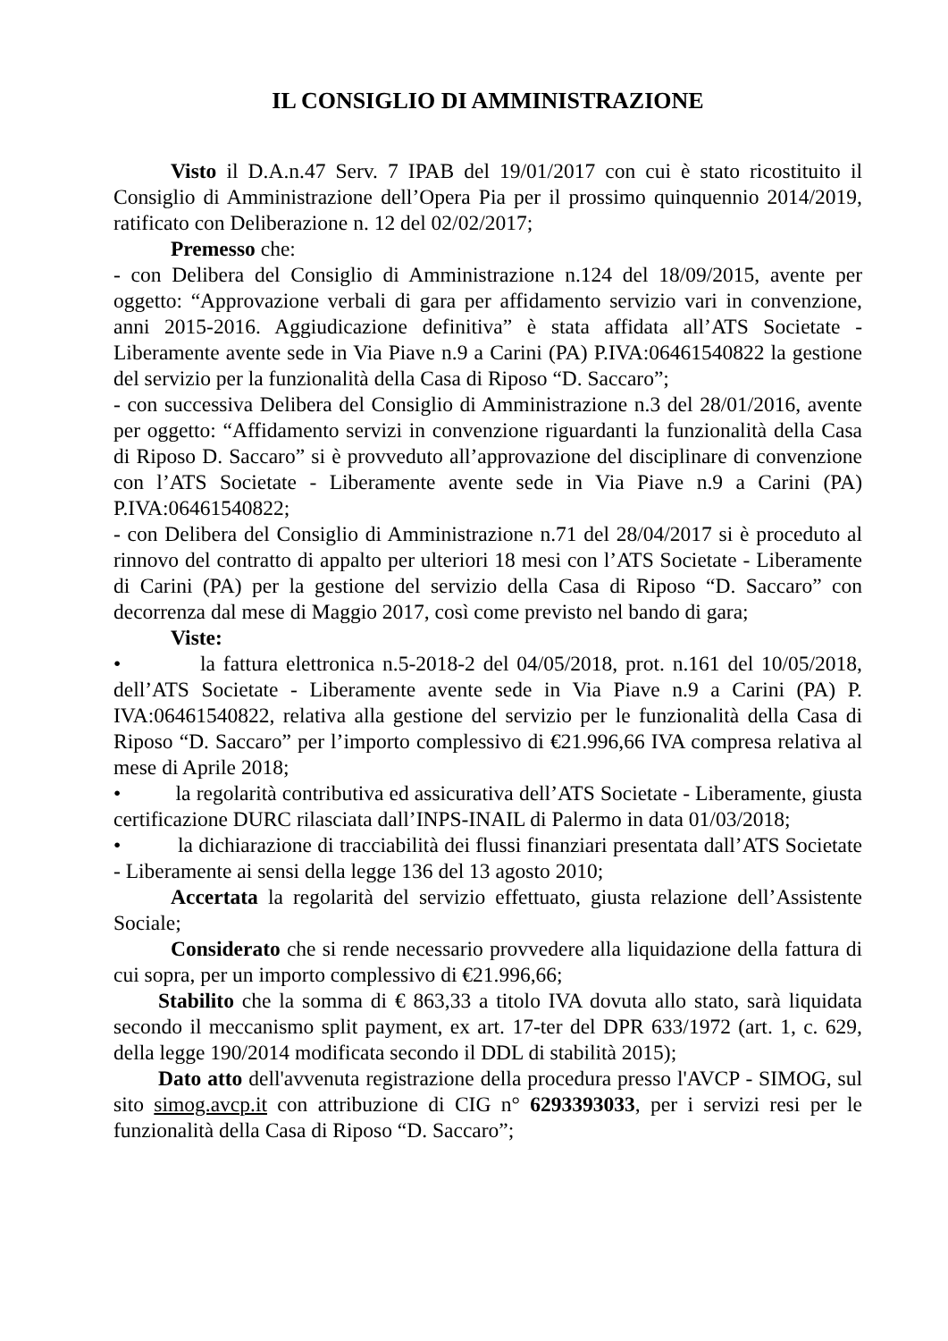IL CONSIGLIO DI AMMINISTRAZIONE
Visto il D.A.n.47 Serv. 7 IPAB del 19/01/2017 con cui è stato ricostituito il Consiglio di Amministrazione dell’Opera Pia per il prossimo quinquennio 2014/2019, ratificato con Deliberazione n. 12 del 02/02/2017;
Premesso che:
- con Delibera del Consiglio di Amministrazione n.124 del 18/09/2015, avente per oggetto: “Approvazione verbali di gara per affidamento servizio vari in convenzione, anni 2015-2016. Aggiudicazione definitiva” è stata affidata all’ATS Societate - Liberamente avente sede in Via Piave n.9 a Carini (PA) P.IVA:06461540822 la gestione del servizio per la funzionalità della Casa di Riposo “D. Saccaro”;
- con successiva Delibera del Consiglio di Amministrazione n.3 del 28/01/2016, avente per oggetto: “Affidamento servizi in convenzione riguardanti la funzionalità della Casa di Riposo D. Saccaro” si è provveduto all’approvazione del disciplinare di convenzione con l’ATS Societate - Liberamente avente sede in Via Piave n.9 a Carini (PA) P.IVA:06461540822;
- con Delibera del Consiglio di Amministrazione n.71 del 28/04/2017 si è proceduto al rinnovo del contratto di appalto per ulteriori 18 mesi con l’ATS Societate - Liberamente di Carini (PA) per la gestione del servizio della Casa di Riposo “D. Saccaro” con decorrenza dal mese di Maggio 2017, così come previsto nel bando di gara;
Viste:
• la fattura elettronica n.5-2018-2 del 04/05/2018, prot. n.161 del 10/05/2018, dell’ATS Societate - Liberamente avente sede in Via Piave n.9 a Carini (PA) P. IVA:06461540822, relativa alla gestione del servizio per le funzionalità della Casa di Riposo “D. Saccaro” per l’importo complessivo di €21.996,66 IVA compresa relativa al mese di Aprile 2018;
• la regolarità contributiva ed assicurativa dell’ATS Societate - Liberamente, giusta certificazione DURC rilasciata dall’INPS-INAIL di Palermo in data 01/03/2018;
• la dichiarazione di tracciabilità dei flussi finanziari presentata dall’ATS Societate - Liberamente ai sensi della legge 136 del 13 agosto 2010;
Accertata la regolarità del servizio effettuato, giusta relazione dell’Assistente Sociale;
Considerato che si rende necessario provvedere alla liquidazione della fattura di cui sopra, per un importo complessivo di €21.996,66;
Stabilito che la somma di € 863,33 a titolo IVA dovuta allo stato, sarà liquidata secondo il meccanismo split payment, ex art. 17-ter del DPR 633/1972 (art. 1, c. 629, della legge 190/2014 modificata secondo il DDL di stabilità 2015);
Dato atto dell'avvenuta registrazione della procedura presso l'AVCP - SIMOG, sul sito simog.avcp.it con attribuzione di CIG n° 6293393033, per i servizi resi per le funzionalità della Casa di Riposo “D. Saccaro”;